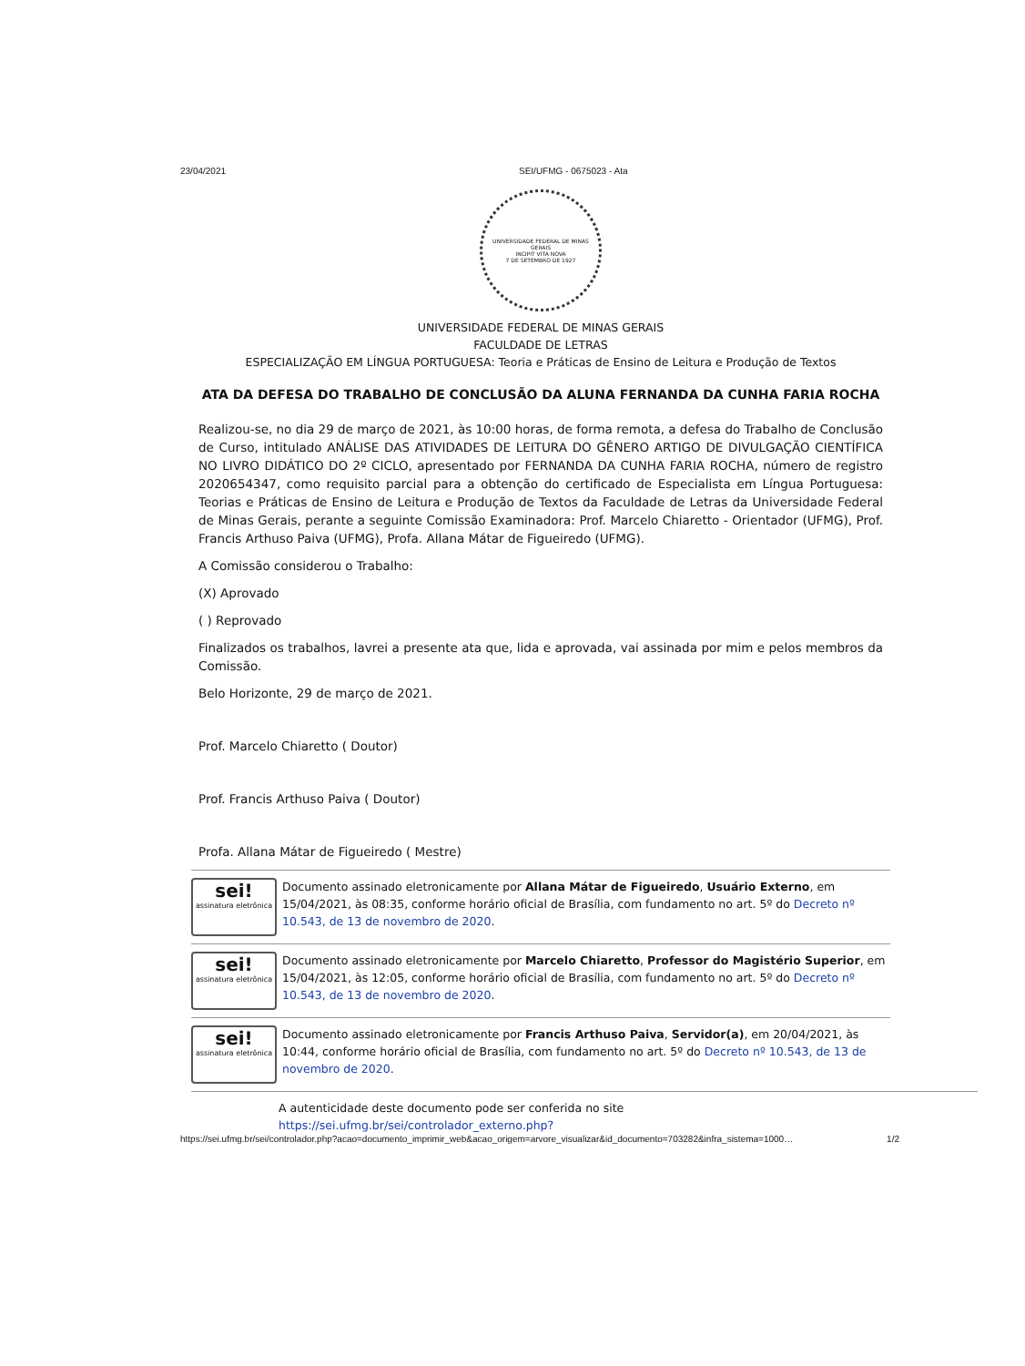23/04/2021 SEI/UFMG - 0675023 - Ata
UNIVERSIDADE FEDERAL DE MINAS GERAIS
INCIPIT VITA NOVA
7 DE SETEMBRO DE 1927
UNIVERSIDADE FEDERAL DE MINAS GERAIS
FACULDADE DE LETRAS
ESPECIALIZAÇÃO EM LÍNGUA PORTUGUESA: Teoria e Práticas de Ensino de Leitura e Produção de Textos
ATA DA DEFESA DO TRABALHO DE CONCLUSÃO DA ALUNA FERNANDA DA CUNHA FARIA ROCHA
Realizou-se, no dia 29 de março de 2021, às 10:00 horas, de forma remota, a defesa do Trabalho de Conclusão de Curso, intitulado ANÁLISE DAS ATIVIDADES DE LEITURA DO GÊNERO ARTIGO DE DIVULGAÇÃO CIENTÍFICA NO LIVRO DIDÁTICO DO 2º CICLO, apresentado por FERNANDA DA CUNHA FARIA ROCHA, número de registro 2020654347, como requisito parcial para a obtenção do certificado de Especialista em Língua Portuguesa: Teorias e Práticas de Ensino de Leitura e Produção de Textos da Faculdade de Letras da Universidade Federal de Minas Gerais, perante a seguinte Comissão Examinadora: Prof. Marcelo Chiaretto - Orientador (UFMG), Prof. Francis Arthuso Paiva (UFMG), Profa. Allana Mátar de Figueiredo (UFMG).
A Comissão considerou o Trabalho:
(X) Aprovado
( ) Reprovado
Finalizados os trabalhos, lavrei a presente ata que, lida e aprovada, vai assinada por mim e pelos membros da Comissão.
Belo Horizonte, 29 de março de 2021.
Prof. Marcelo Chiaretto ( Doutor)
Prof. Francis Arthuso Paiva ( Doutor)
Profa. Allana Mátar de Figueiredo ( Mestre)
sei!
assinatura eletrônica
Documento assinado eletronicamente por Allana Mátar de Figueiredo, Usuário Externo, em 15/04/2021, às 08:35, conforme horário oficial de Brasília, com fundamento no art. 5º do Decreto nº 10.543, de 13 de novembro de 2020.
sei!
assinatura eletrônica
Documento assinado eletronicamente por Marcelo Chiaretto, Professor do Magistério Superior, em 15/04/2021, às 12:05, conforme horário oficial de Brasília, com fundamento no art. 5º do Decreto nº 10.543, de 13 de novembro de 2020.
sei!
assinatura eletrônica
Documento assinado eletronicamente por Francis Arthuso Paiva, Servidor(a), em 20/04/2021, às 10:44, conforme horário oficial de Brasília, com fundamento no art. 5º do Decreto nº 10.543, de 13 de novembro de 2020.
A autenticidade deste documento pode ser conferida no site
https://sei.ufmg.br/sei/controlador_externo.php?
https://sei.ufmg.br/sei/controlador.php?acao=documento_imprimir_web&acao_origem=arvore_visualizar&id_documento=703282&infra_sistema=1000… 1/2